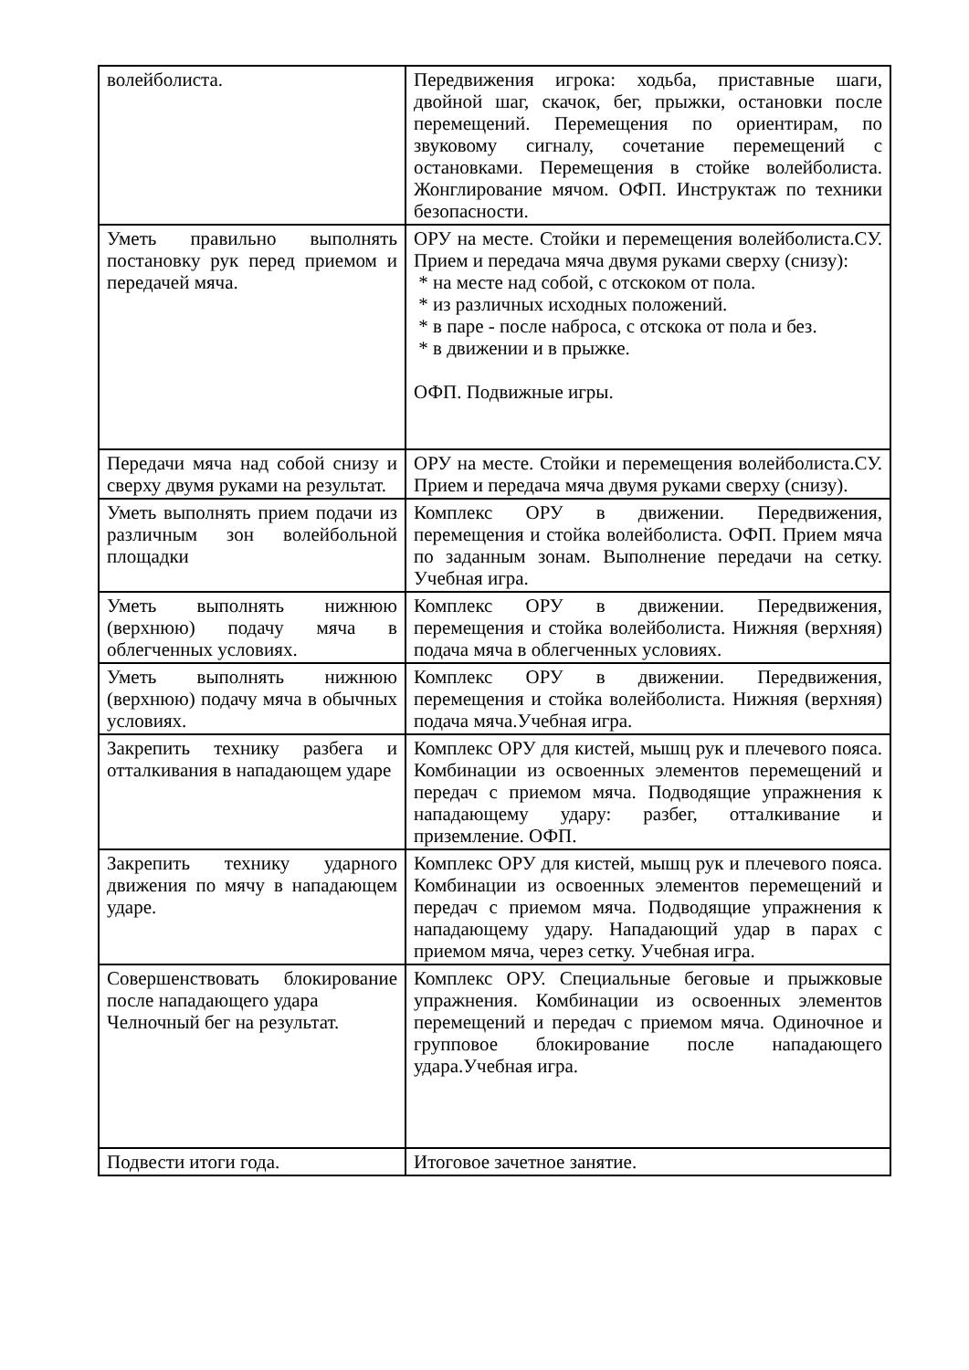| волейболиста. | Передвижения игрока: ходьба, приставные шаги, двойной шаг, скачок, бег, прыжки, остановки после перемещений. Перемещения по ориентирам, по звуковому сигналу, сочетание перемещений с остановками. Перемещения в стойке волейболиста. Жонглирование мячом. ОФП. Инструктаж по техники безопасности. |
| Уметь правильно выполнять постановку рук перед приемом и передачей мяча. | ОРУ на месте. Стойки и перемещения волейболиста.СУ. Прием и передача мяча двумя руками сверху (снизу): * на месте над собой, с отскоком от пола. * из различных исходных положений. * в паре - после наброса, с отскока от пола и без. * в движении и в прыжке. ОФП. Подвижные игры. |
| Передачи мяча над собой снизу и сверху двумя руками на результат. | ОРУ на месте. Стойки и перемещения волейболиста.СУ. Прием и передача мяча двумя руками сверху (снизу). |
| Уметь выполнять прием подачи из различным зон волейбольной площадки | Комплекс ОРУ в движении. Передвижения, перемещения и стойка волейболиста. ОФП. Прием мяча по заданным зонам. Выполнение передачи на сетку. Учебная игра. |
| Уметь выполнять нижнюю (верхнюю) подачу мяча в облегченных условиях. | Комплекс ОРУ в движении. Передвижения, перемещения и стойка волейболиста. Нижняя (верхняя) подача мяча в облегченных условиях. |
| Уметь выполнять нижнюю (верхнюю) подачу мяча в обычных условиях. | Комплекс ОРУ в движении. Передвижения, перемещения и стойка волейболиста. Нижняя (верхняя) подача мяча.Учебная игра. |
| Закрепить технику разбега и отталкивания в нападающем ударе | Комплекс ОРУ для кистей, мышц рук и плечевого пояса. Комбинации из освоенных элементов перемещений и передач с приемом мяча. Подводящие упражнения к нападающему удару: разбег, отталкивание и приземление. ОФП. |
| Закрепить технику ударного движения по мячу в нападающем ударе. | Комплекс ОРУ для кистей, мышц рук и плечевого пояса. Комбинации из освоенных элементов перемещений и передач с приемом мяча. Подводящие упражнения к нападающему удару. Нападающий удар в парах с приемом мяча, через сетку. Учебная игра. |
| Совершенствовать блокирование после нападающего удара Челночный бег на результат. | Комплекс ОРУ. Специальные беговые и прыжковые упражнения. Комбинации из освоенных элементов перемещений и передач с приемом мяча. Одиночное и групповое блокирование после нападающего удара.Учебная игра. |
| Подвести итоги года. | Итоговое зачетное занятие. |